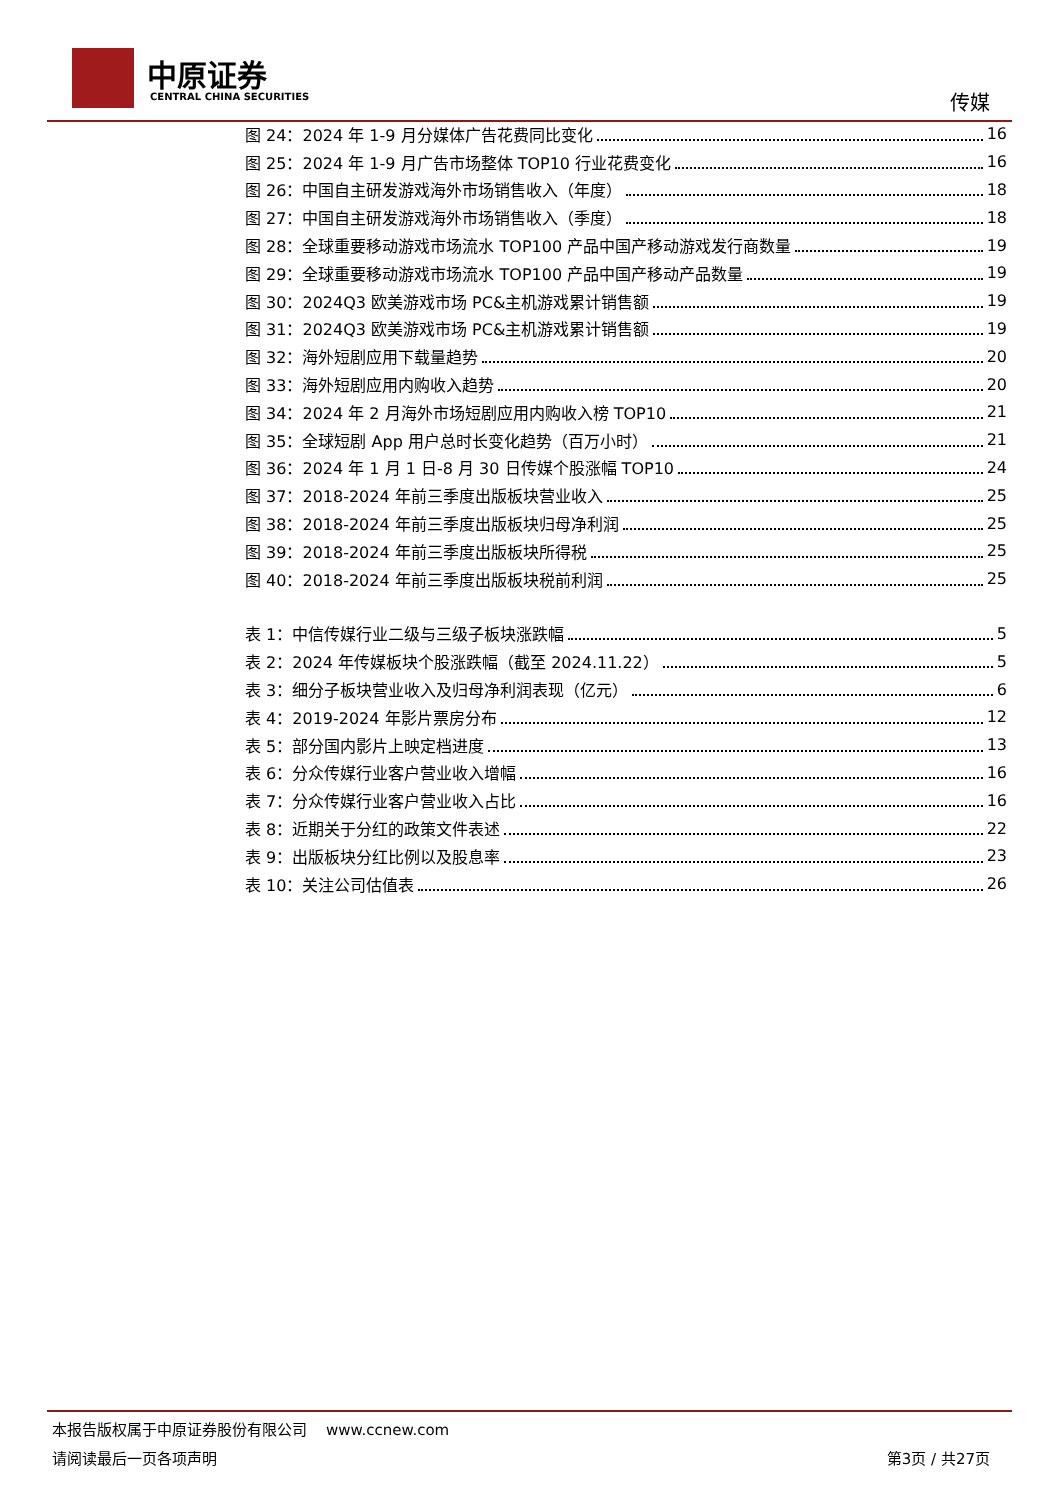中原证券
CENTRAL CHINA SECURITIES 传媒
图 24：2024 年 1-9 月分媒体广告花费同比变化 16
图 25：2024 年 1-9 月广告市场整体 TOP10 行业花费变化 16
图 26：中国自主研发游戏海外市场销售收入（年度） 18
图 27：中国自主研发游戏海外市场销售收入（季度） 18
图 28：全球重要移动游戏市场流水 TOP100 产品中国产移动游戏发行商数量 19
图 29：全球重要移动游戏市场流水 TOP100 产品中国产移动产品数量 19
图 30：2024Q3 欧美游戏市场 PC&主机游戏累计销售额 19
图 31：2024Q3 欧美游戏市场 PC&主机游戏累计销售额 19
图 32：海外短剧应用下载量趋势 20
图 33：海外短剧应用内购收入趋势 20
图 34：2024 年 2 月海外市场短剧应用内购收入榜 TOP10 21
图 35：全球短剧 App 用户总时长变化趋势（百万小时） 21
图 36：2024 年 1 月 1 日-8 月 30 日传媒个股涨幅 TOP10 24
图 37：2018-2024 年前三季度出版板块营业收入 25
图 38：2018-2024 年前三季度出版板块归母净利润 25
图 39：2018-2024 年前三季度出版板块所得税 25
图 40：2018-2024 年前三季度出版板块税前利润 25
表 1：中信传媒行业二级与三级子板块涨跌幅 5
表 2：2024 年传媒板块个股涨跌幅（截至 2024.11.22） 5
表 3：细分子板块营业收入及归母净利润表现（亿元） 6
表 4：2019-2024 年影片票房分布 12
表 5：部分国内影片上映定档进度 13
表 6：分众传媒行业客户营业收入增幅 16
表 7：分众传媒行业客户营业收入占比 16
表 8：近期关于分红的政策文件表述 22
表 9：出版板块分红比例以及股息率 23
表 10：关注公司估值表 26
本报告版权属于中原证券股份有限公司 www.ccnew.com
请阅读最后一页各项声明 第3页 / 共27页